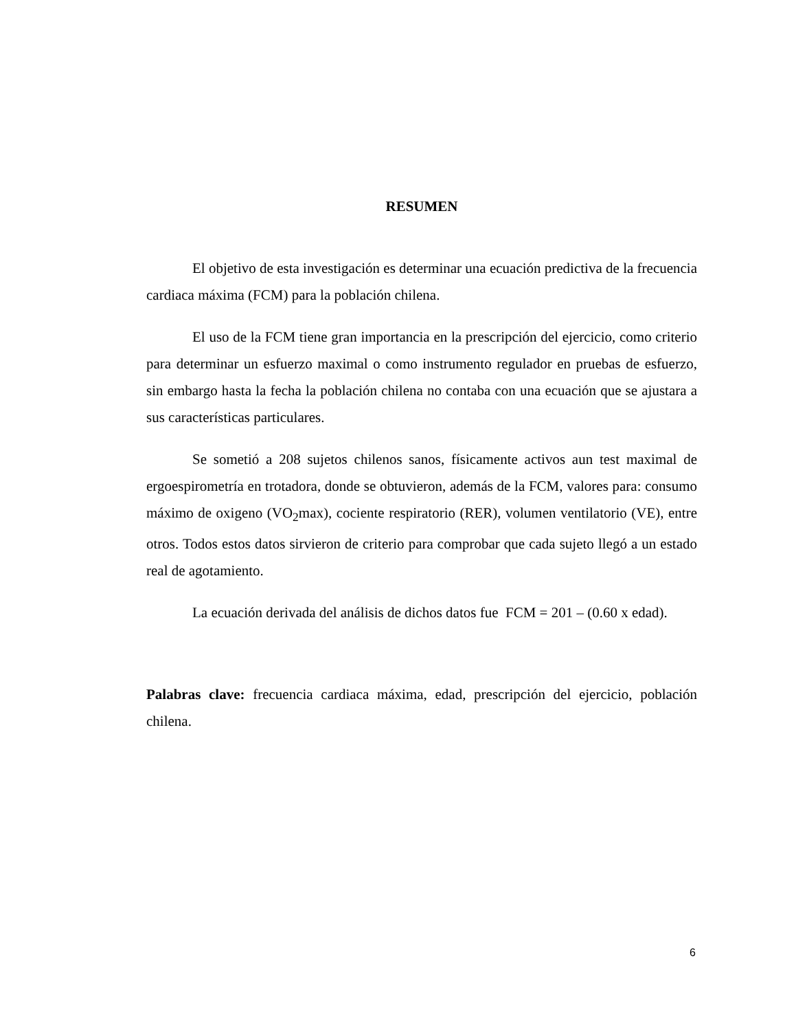RESUMEN
El objetivo de esta investigación es determinar una ecuación predictiva de la frecuencia cardiaca máxima (FCM) para la población chilena.
El uso de la FCM tiene gran importancia en la prescripción del ejercicio, como criterio para determinar un esfuerzo maximal o como instrumento regulador en pruebas de esfuerzo, sin embargo hasta la fecha la población chilena no contaba con una ecuación que se ajustara a sus características particulares.
Se sometió a 208 sujetos chilenos sanos, físicamente activos aun test maximal de ergoespirometría en trotadora, donde se obtuvieron, además de la FCM, valores para: consumo máximo de oxigeno (VO<sub>2</sub>max), cociente respiratorio (RER), volumen ventilatorio (VE), entre otros. Todos estos datos sirvieron de criterio para comprobar que cada sujeto llegó a un estado real de agotamiento.
La ecuación derivada del análisis de dichos datos fue FCM = 201 – (0.60 x edad).
Palabras clave: frecuencia cardiaca máxima, edad, prescripción del ejercicio, población chilena.
6